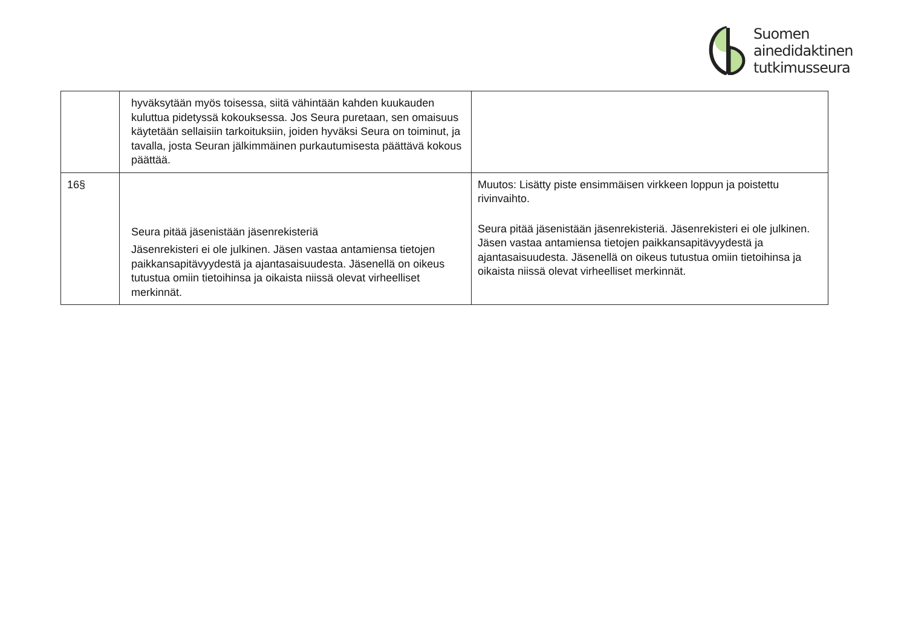Suomen
ainedidaktinen
tutkimusseura
| | hyväksytään myös toisessa, siitä vähintään kahden kuukauden kuluttua pidetyssä kokouksessa. Jos Seura puretaan, sen omaisuus käytetään sellaisiin tarkoituksiin, joiden hyväksi Seura on toiminut, ja tavalla, josta Seuran jälkimmäinen purkautumisesta päättävä kokous päättää. | |
| 16§ | Seura pitää jäsenistään jäsenrekisteriä Jäsenrekisteri ei ole julkinen. Jäsen vastaa antamiensa tietojen paikkansapitävyydestä ja ajantasaisuudesta. Jäsenellä on oikeus tutustua omiin tietoihinsa ja oikaista niissä olevat virheelliset merkinnät. | Muutos: Lisätty piste ensimmäisen virkkeen loppun ja poistettu rivinvaihto. Seura pitää jäsenistään jäsenrekisteriä. Jäsenrekisteri ei ole julkinen. Jäsen vastaa antamiensa tietojen paikkansapitävyydestä ja ajantasaisuudesta. Jäsenellä on oikeus tutustua omiin tietoihinsa ja oikaista niissä olevat virheelliset merkinnät. |